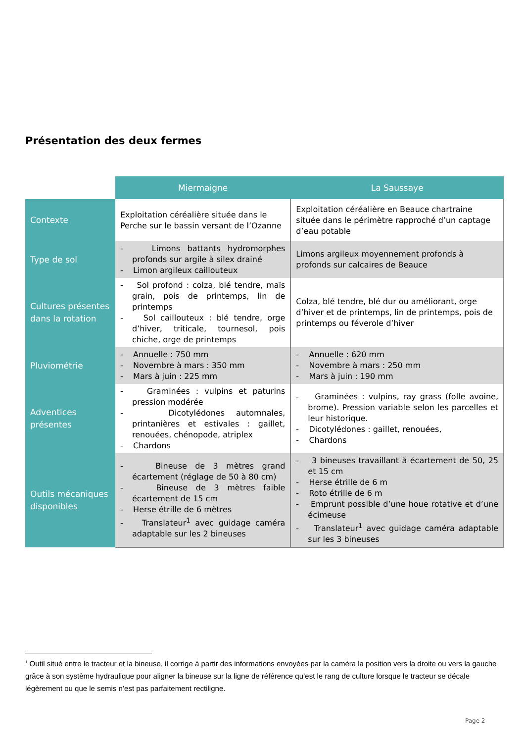Présentation des deux fermes
| | Miermaigne | La Saussaye |
| --- | --- | --- |
| Contexte | Exploitation céréalière située dans le Perche sur le bassin versant de l’Ozanne | Exploitation céréalière en Beauce chartraine située dans le périmètre rapproché d’un captage d’eau potable |
| Type de sol | - Limons battants hydromorphes profonds sur argile à silex drainé - Limon argileux caillouteux | Limons argileux moyennement profonds à profonds sur calcaires de Beauce |
| Cultures présentes dans la rotation | - Sol profond : colza, blé tendre, maïs grain, pois de printemps, lin de printemps - Sol caillouteux : blé tendre, orge d’hiver, triticale, tournesol, pois chiche, orge de printemps | Colza, blé tendre, blé dur ou améliorant, orge d’hiver et de printemps, lin de printemps, pois de printemps ou féverole d’hiver |
| Pluviométrie | - Annuelle : 750 mm - Novembre à mars : 350 mm - Mars à juin : 225 mm | - Annuelle : 620 mm - Novembre à mars : 250 mm - Mars à juin : 190 mm |
| Adventices présentes | - Graminées : vulpins et paturins pression modérée - Dicotylédones automnales, printanières et estivales : gaillet, renouées, chénopode, atriplex - Chardons | - Graminées : vulpins, ray grass (folle avoine, brome). Pression variable selon les parcelles et leur historique. - Dicotylédones : gaillet, renouées, - Chardons |
| Outils mécaniques disponibles | - Bineuse de 3 mètres grand écartement (réglage de 50 à 80 cm) - Bineuse de 3 mètres faible écartement de 15 cm - Herse étrille de 6 mètres - Translateur<sup>1</sup> avec guidage caméra adaptable sur les 2 bineuses | - 3 bineuses travaillant à écartement de 50, 25 et 15 cm - Herse étrille de 6 m - Roto étrille de 6 m - Emprunt possible d’une houe rotative et d’une écimeuse - Translateur<sup>1</sup> avec guidage caméra adaptable sur les 3 bineuses |
<sup>1</sup> Outil situé entre le tracteur et la bineuse, il corrige à partir des informations envoyées par la caméra la position vers la droite ou vers la gauche grâce à son système hydraulique pour aligner la bineuse sur la ligne de référence qu’est le rang de culture lorsque le tracteur se décale légèrement ou que le semis n’est pas parfaitement rectiligne.
Page 2